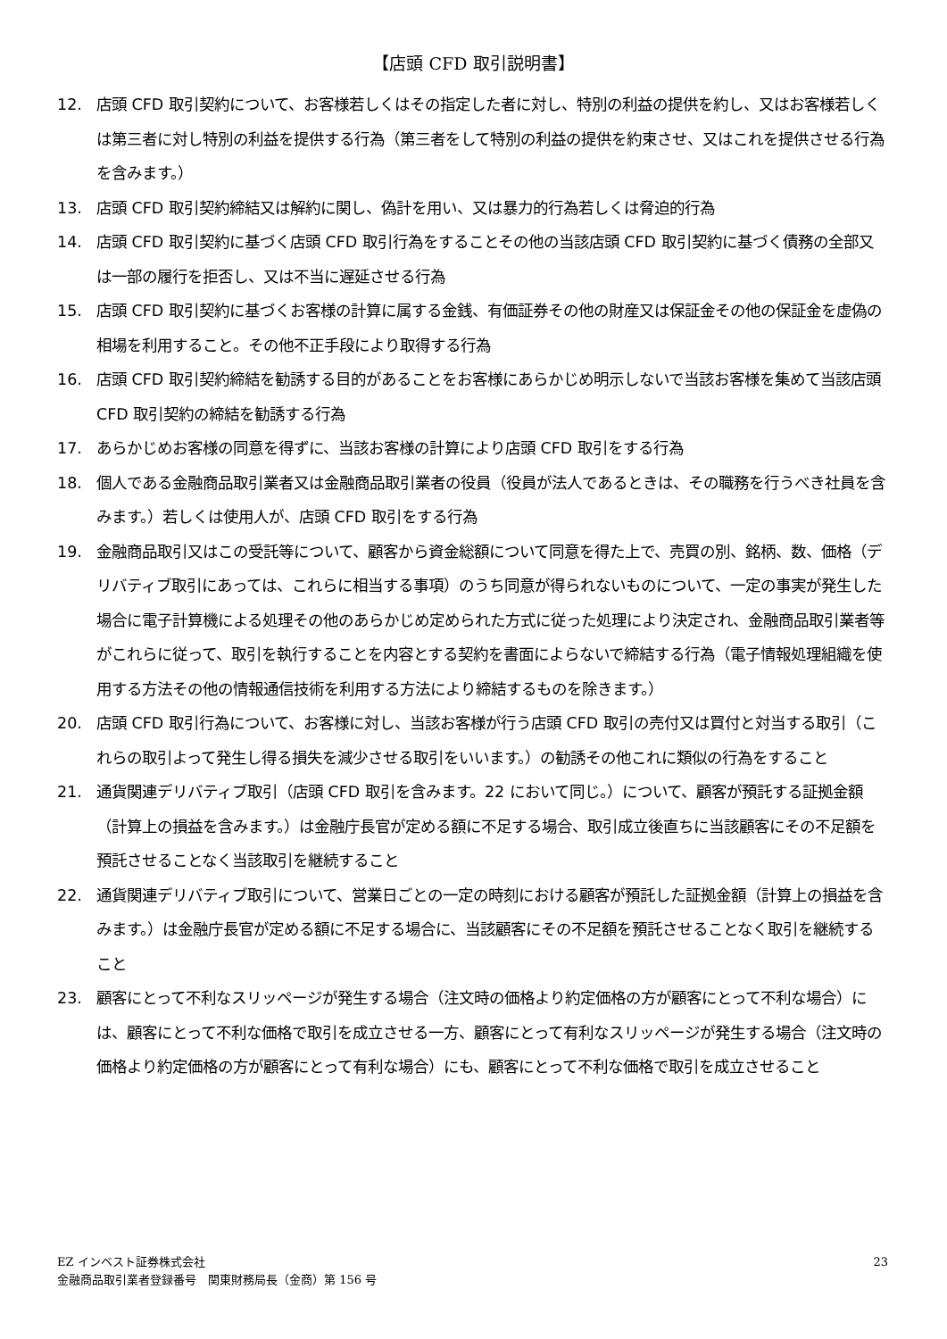【店頭 CFD 取引説明書】
12. 店頭 CFD 取引契約について、お客様若しくはその指定した者に対し、特別の利益の提供を約し、又はお客様若しくは第三者に対し特別の利益を提供する行為（第三者をして特別の利益の提供を約束させ、又はこれを提供させる行為を含みます。）
13. 店頭 CFD 取引契約締結又は解約に関し、偽計を用い、又は暴力的行為若しくは脅迫的行為
14. 店頭 CFD 取引契約に基づく店頭 CFD 取引行為をすることその他の当該店頭 CFD 取引契約に基づく債務の全部又は一部の履行を拒否し、又は不当に遅延させる行為
15. 店頭 CFD 取引契約に基づくお客様の計算に属する金銭、有価証券その他の財産又は保証金その他の保証金を虚偽の相場を利用すること。その他不正手段により取得する行為
16. 店頭 CFD 取引契約締結を勧誘する目的があることをお客様にあらかじめ明示しないで当該お客様を集めて当該店頭 CFD 取引契約の締結を勧誘する行為
17. あらかじめお客様の同意を得ずに、当該お客様の計算により店頭 CFD 取引をする行為
18. 個人である金融商品取引業者又は金融商品取引業者の役員（役員が法人であるときは、その職務を行うべき社員を含みます。）若しくは使用人が、店頭 CFD 取引をする行為
19. 金融商品取引又はこの受託等について、顧客から資金総額について同意を得た上で、売買の別、銘柄、数、価格（デリバティブ取引にあっては、これらに相当する事項）のうち同意が得られないものについて、一定の事実が発生した場合に電子計算機による処理その他のあらかじめ定められた方式に従った処理により決定され、金融商品取引業者等がこれらに従って、取引を執行することを内容とする契約を書面によらないで締結する行為（電子情報処理組織を使用する方法その他の情報通信技術を利用する方法により締結するものを除きます。）
20. 店頭 CFD 取引行為について、お客様に対し、当該お客様が行う店頭 CFD 取引の売付又は買付と対当する取引（これらの取引よって発生し得る損失を減少させる取引をいいます。）の勧誘その他これに類似の行為をすること
21. 通貨関連デリバティブ取引（店頭 CFD 取引を含みます。22 において同じ。）について、顧客が預託する証拠金額（計算上の損益を含みます。）は金融庁長官が定める額に不足する場合、取引成立後直ちに当該顧客にその不足額を預託させることなく当該取引を継続すること
22. 通貨関連デリバティブ取引について、営業日ごとの一定の時刻における顧客が預託した証拠金額（計算上の損益を含みます。）は金融庁長官が定める額に不足する場合に、当該顧客にその不足額を預託させることなく取引を継続すること
23. 顧客にとって不利なスリッページが発生する場合（注文時の価格より約定価格の方が顧客にとって不利な場合）には、顧客にとって不利な価格で取引を成立させる一方、顧客にとって有利なスリッページが発生する場合（注文時の価格より約定価格の方が顧客にとって有利な場合）にも、顧客にとって不利な価格で取引を成立させること
EZ インベスト証券株式会社
金融商品取引業者登録番号　関東財務局長（金商）第 156 号
23